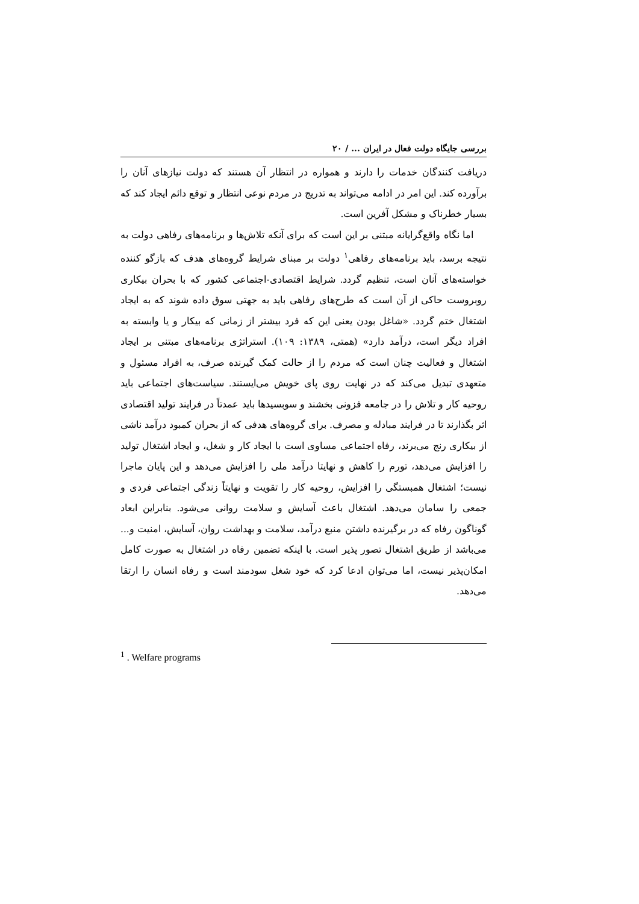بررسی جایگاه دولت فعال در ایران ... / ۲۰
دریافت کنندگان خدمات را دارند و همواره در انتظار آن هستند که دولت نیازهای آنان را برآورده کند. این امر در ادامه می‌تواند به تدریج در مردم نوعی انتظار و توقع دائم ایجاد کند که بسیار خطرناک و مشکل آفرین است.
اما نگاه واقع‌گرایانه مبتنی بر این است که برای آنکه تلاش‌ها و برنامه‌های رفاهی دولت به نتیجه برسد، باید برنامه‌های رفاهی<sup>۱</sup> دولت بر مبنای شرایط گروه‌های هدف که بازگو کننده خواسته‌های آنان است، تنظیم گردد. شرایط اقتصادی-اجتماعی کشور که با بحران بیکاری روبروست حاکی از آن است که طرح‌های رفاهی باید به جهتی سوق داده شوند که به ایجاد اشتغال ختم گردد. «شاغل بودن یعنی این که فرد بیشتر از زمانی که بیکار و یا وابسته به افراد دیگر است، درآمد دارد» (همتی، ۱۳۸۹: ۱۰۹). استراتژی برنامه‌های مبتنی بر ایجاد اشتغال و فعالیت چنان است که مردم را از حالت کمک گیرنده صرف، به افراد مسئول و متعهدی تبدیل می‌کند که در نهایت روی پای خویش می‌ایستند. سیاست‌های اجتماعی باید روحیه کار و تلاش را در جامعه فزونی بخشند و سوبسیدها باید عمدتاً در فرایند تولید اقتصادی اثر بگذارند تا در فرایند مبادله و مصرف. برای گروه‌های هدفی که از بحران کمبود درآمد ناشی از بیکاری رنج می‌برند، رفاه اجتماعی مساوی است با ایجاد کار و شغل، و ایجاد اشتغال تولید را افزایش می‌دهد، تورم را کاهش و نهایتا درآمد ملی را افزایش می‌دهد و این پایان ماجرا نیست؛ اشتغال همبستگی را افزایش، روحیه کار را تقویت و نهایتاً زندگی اجتماعی فردی و جمعی را سامان می‌دهد. اشتغال باعث آسایش و سلامت روانی می‌شود. بنابراین ابعاد گوناگون رفاه که در برگیرنده داشتن منبع درآمد، سلامت و بهداشت روان، آسایش، امنیت و... می‌باشد از طریق اشتغال تصور پذیر است. با اینکه تضمین رفاه در اشتغال به صورت کامل امکان‌پذیر نیست، اما می‌توان ادعا کرد که خود شغل سودمند است و رفاه انسان را ارتقا می‌دهد.
<sup>1</sup> . Welfare programs